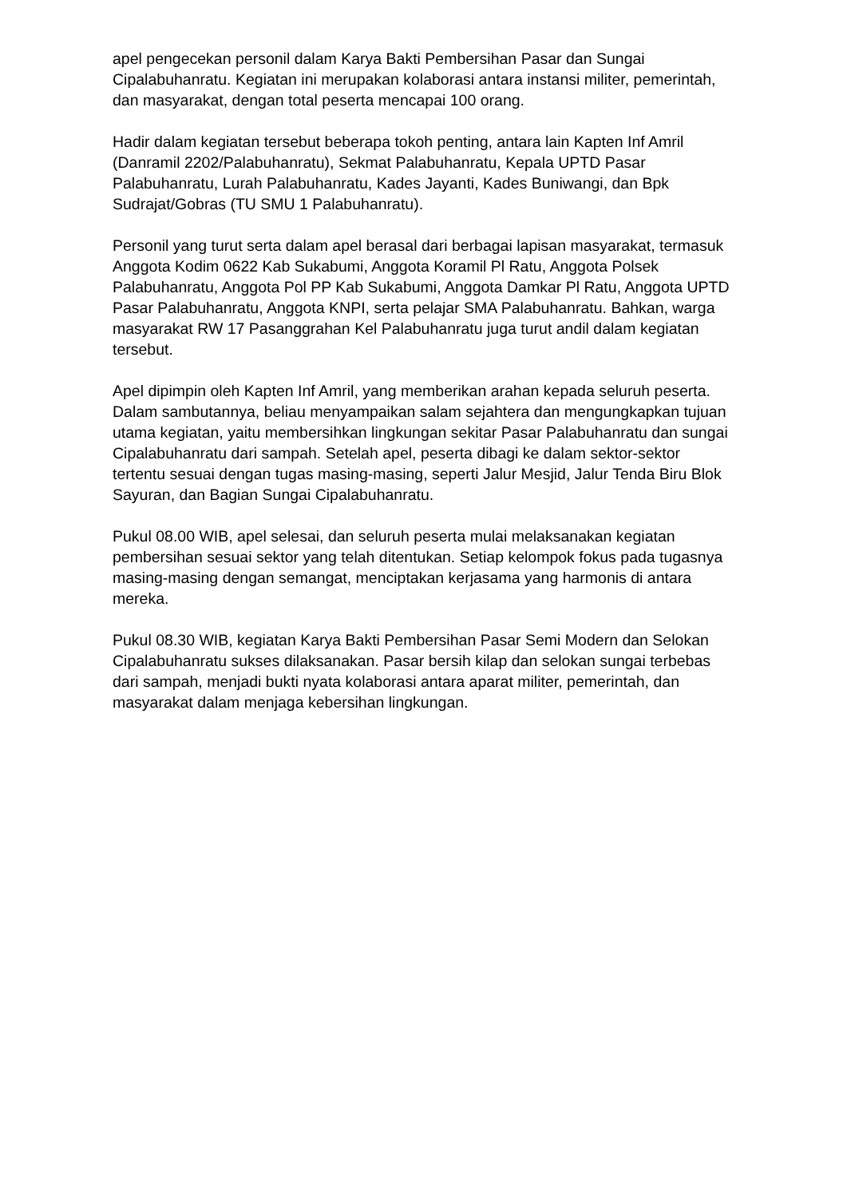apel pengecekan personil dalam Karya Bakti Pembersihan Pasar dan Sungai Cipalabuhanratu. Kegiatan ini merupakan kolaborasi antara instansi militer, pemerintah, dan masyarakat, dengan total peserta mencapai 100 orang.
Hadir dalam kegiatan tersebut beberapa tokoh penting, antara lain Kapten Inf Amril (Danramil 2202/Palabuhanratu), Sekmat Palabuhanratu, Kepala UPTD Pasar Palabuhanratu, Lurah Palabuhanratu, Kades Jayanti, Kades Buniwangi, dan Bpk Sudrajat/Gobras (TU SMU 1 Palabuhanratu).
Personil yang turut serta dalam apel berasal dari berbagai lapisan masyarakat, termasuk Anggota Kodim 0622 Kab Sukabumi, Anggota Koramil Pl Ratu, Anggota Polsek Palabuhanratu, Anggota Pol PP Kab Sukabumi, Anggota Damkar Pl Ratu, Anggota UPTD Pasar Palabuhanratu, Anggota KNPI, serta pelajar SMA Palabuhanratu. Bahkan, warga masyarakat RW 17 Pasanggrahan Kel Palabuhanratu juga turut andil dalam kegiatan tersebut.
Apel dipimpin oleh Kapten Inf Amril, yang memberikan arahan kepada seluruh peserta. Dalam sambutannya, beliau menyampaikan salam sejahtera dan mengungkapkan tujuan utama kegiatan, yaitu membersihkan lingkungan sekitar Pasar Palabuhanratu dan sungai Cipalabuhanratu dari sampah. Setelah apel, peserta dibagi ke dalam sektor-sektor tertentu sesuai dengan tugas masing-masing, seperti Jalur Mesjid, Jalur Tenda Biru Blok Sayuran, dan Bagian Sungai Cipalabuhanratu.
Pukul 08.00 WIB, apel selesai, dan seluruh peserta mulai melaksanakan kegiatan pembersihan sesuai sektor yang telah ditentukan. Setiap kelompok fokus pada tugasnya masing-masing dengan semangat, menciptakan kerjasama yang harmonis di antara mereka.
Pukul 08.30 WIB, kegiatan Karya Bakti Pembersihan Pasar Semi Modern dan Selokan Cipalabuhanratu sukses dilaksanakan. Pasar bersih kilap dan selokan sungai terbebas dari sampah, menjadi bukti nyata kolaborasi antara aparat militer, pemerintah, dan masyarakat dalam menjaga kebersihan lingkungan.